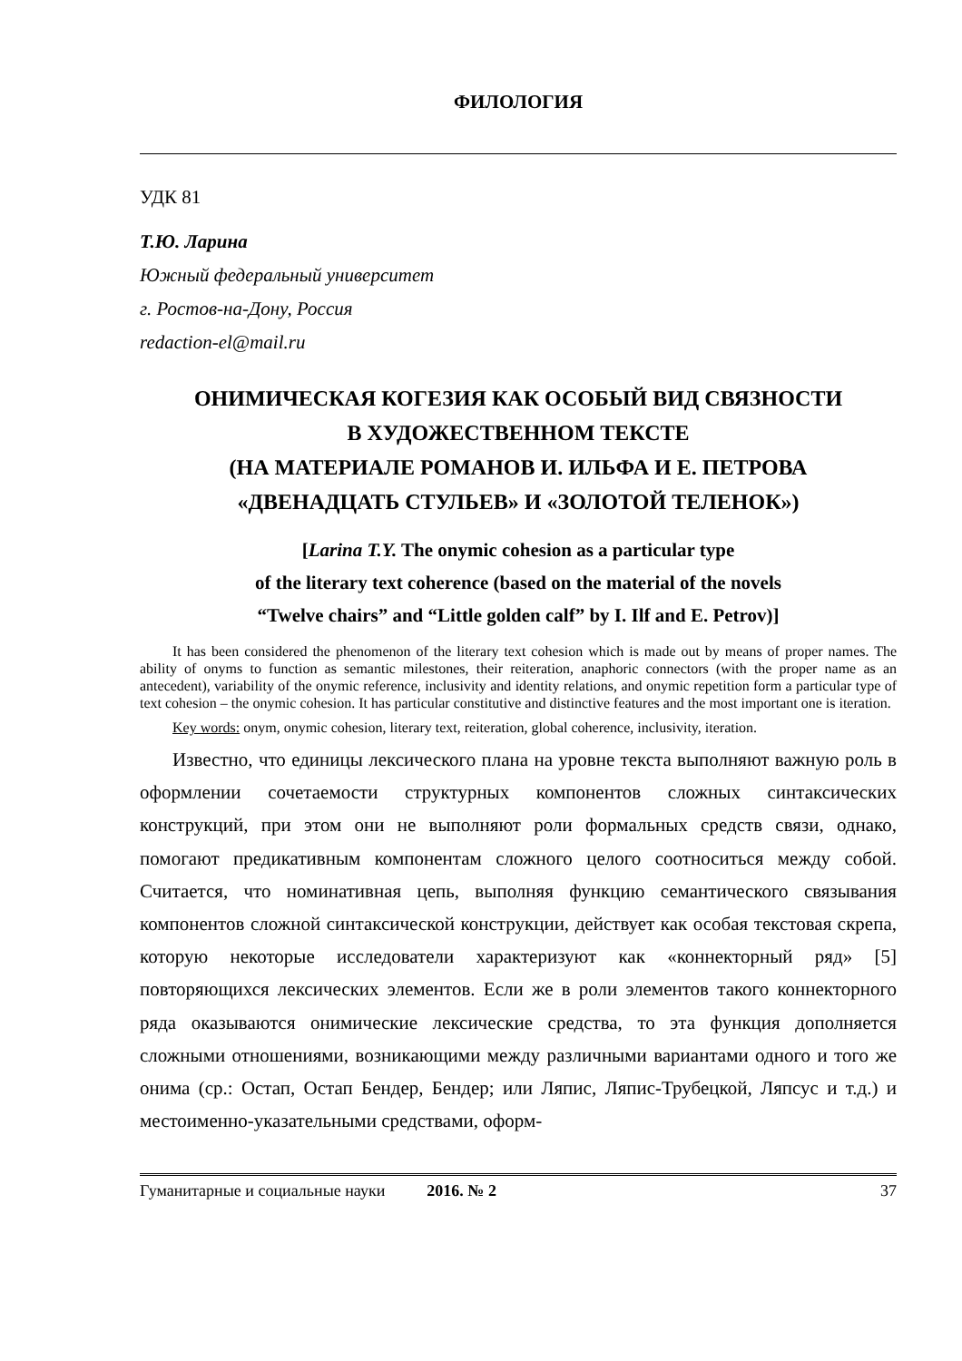ФИЛОЛОГИЯ
УДК 81
Т.Ю. Ларина
Южный федеральный университет
г. Ростов-на-Дону, Россия
redaction-el@mail.ru
ОНИМИЧЕСКАЯ КОГЕЗИЯ КАК ОСОБЫЙ ВИД СВЯЗНОСТИ
В ХУДОЖЕСТВЕННОМ ТЕКСТЕ
(НА МАТЕРИАЛЕ РОМАНОВ И. ИЛЬФА И Е. ПЕТРОВА
«ДВЕНАДЦАТЬ СТУЛЬЕВ» И «ЗОЛОТОЙ ТЕЛЕНОК»)
[Larina T.Y. The onymic cohesion as a particular type
of the literary text coherence (based on the material of the novels
“Twelve chairs” and “Little golden calf” by I. Ilf and E. Petrov)]
It has been considered the phenomenon of the literary text cohesion which is made out by means of proper names. The ability of onyms to function as semantic milestones, their reiteration, anaphoric connectors (with the proper name as an antecedent), variability of the onymic reference, inclusivity and identity relations, and onymic repetition form a particular type of text cohesion – the onymic cohesion. It has particular constitutive and distinctive features and the most important one is iteration.
Key words: onym, onymic cohesion, literary text, reiteration, global coherence, inclusivity, iteration.
Известно, что единицы лексического плана на уровне текста выполняют важную роль в оформлении сочетаемости структурных компонентов сложных синтаксических конструкций, при этом они не выполняют роли формальных средств связи, однако, помогают предикативным компонентам сложного целого соотноситься между собой. Считается, что номинативная цепь, выполняя функцию семантического связывания компонентов сложной синтаксической конструкции, действует как особая текстовая скрепа, которую некоторые исследователи характеризуют как «коннекторный ряд» [5] повторяющихся лексических элементов. Если же в роли элементов такого коннекторного ряда оказываются онимические лексические средства, то эта функция дополняется сложными отношениями, возникающими между различными вариантами одного и того же онима (ср.: Остап, Остап Бендер, Бендер; или Ляпис, Ляпис-Трубецкой, Ляпсус и т.д.) и местоименно-указательными средствами, оформ-
Гуманитарные и социальные науки 2016. № 2 37